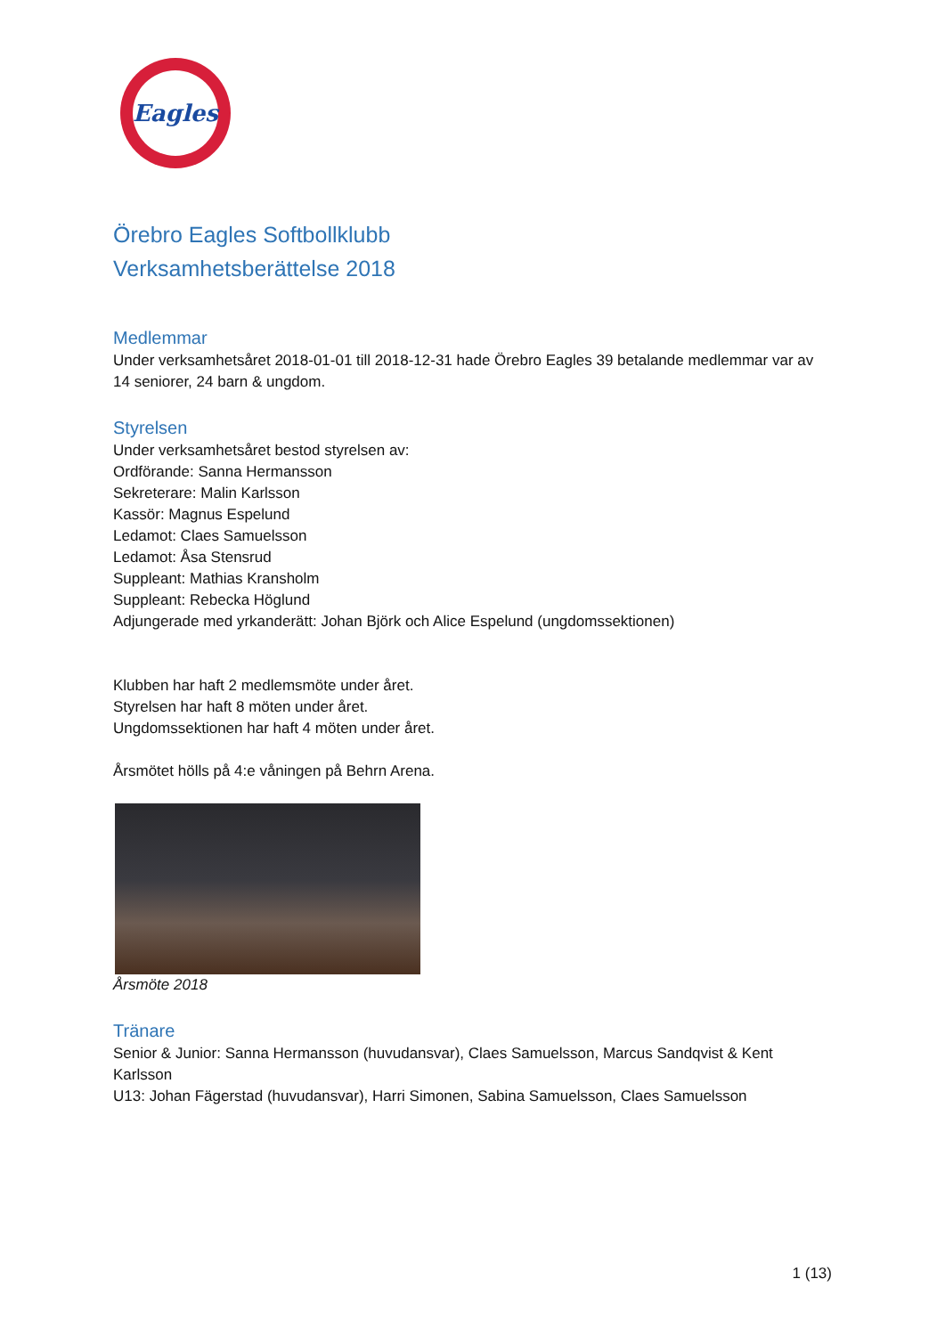Eagles
Örebro Eagles Softbollklubb
Verksamhetsberättelse 2018
Medlemmar
Under verksamhetsåret 2018-01-01 till 2018-12-31 hade Örebro Eagles 39 betalande medlemmar var av 14 seniorer, 24 barn & ungdom.
Styrelsen
Under verksamhetsåret bestod styrelsen av:
Ordförande: Sanna Hermansson
Sekreterare: Malin Karlsson
Kassör: Magnus Espelund
Ledamot: Claes Samuelsson
Ledamot: Åsa Stensrud
Suppleant: Mathias Kransholm
Suppleant: Rebecka Höglund
Adjungerade med yrkanderätt: Johan Björk och Alice Espelund (ungdomssektionen)
Klubben har haft 2 medlemsmöte under året.
Styrelsen har haft 8 möten under året.
Ungdomssektionen har haft 4 möten under året.
Årsmötet hölls på 4:e våningen på Behrn Arena.
Årsmöte 2018
Tränare
Senior & Junior: Sanna Hermansson (huvudansvar), Claes Samuelsson, Marcus Sandqvist & Kent Karlsson
U13: Johan Fägerstad (huvudansvar), Harri Simonen, Sabina Samuelsson, Claes Samuelsson
1 (13)